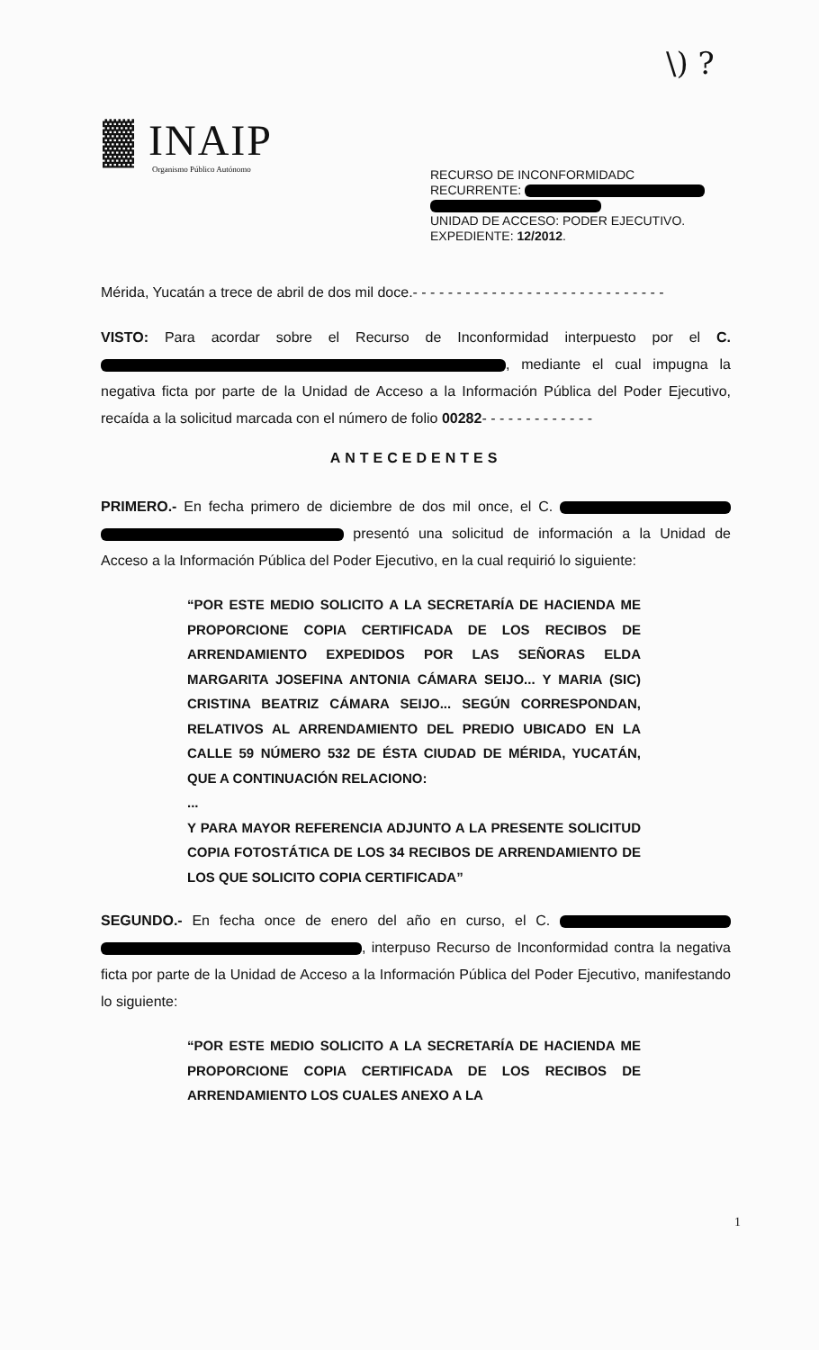\) ?
▓ INAIP
Organismo Público Autónomo
RECURSO DE INCONFORMIDADC
RECURRENTE:
UNIDAD DE ACCESO: PODER EJECUTIVO.
EXPEDIENTE: 12/2012.
Mérida, Yucatán a trece de abril de dos mil doce.- - - - - - - - - - - - - - - - - - - - - - - - - - - - -
VISTO: Para acordar sobre el Recurso de Inconformidad interpuesto por el C. , mediante el cual impugna la negativa ficta por parte de la Unidad de Acceso a la Información Pública del Poder Ejecutivo, recaída a la solicitud marcada con el número de folio 00282- - - - - - - - - - - - -
ANTECEDENTES
PRIMERO.- En fecha primero de diciembre de dos mil once, el C. presentó una solicitud de información a la Unidad de Acceso a la Información Pública del Poder Ejecutivo, en la cual requirió lo siguiente:
“POR ESTE MEDIO SOLICITO A LA SECRETARÍA DE HACIENDA ME PROPORCIONE COPIA CERTIFICADA DE LOS RECIBOS DE ARRENDAMIENTO EXPEDIDOS POR LAS SEÑORAS ELDA MARGARITA JOSEFINA ANTONIA CÁMARA SEIJO... Y MARIA (SIC) CRISTINA BEATRIZ CÁMARA SEIJO... SEGÚN CORRESPONDAN, RELATIVOS AL ARRENDAMIENTO DEL PREDIO UBICADO EN LA CALLE 59 NÚMERO 532 DE ÉSTA CIUDAD DE MÉRIDA, YUCATÁN, QUE A CONTINUACIÓN RELACIONO:
...
Y PARA MAYOR REFERENCIA ADJUNTO A LA PRESENTE SOLICITUD COPIA FOTOSTÁTICA DE LOS 34 RECIBOS DE ARRENDAMIENTO DE LOS QUE SOLICITO COPIA CERTIFICADA”
SEGUNDO.- En fecha once de enero del año en curso, el C. , interpuso Recurso de Inconformidad contra la negativa ficta por parte de la Unidad de Acceso a la Información Pública del Poder Ejecutivo, manifestando lo siguiente:
“POR ESTE MEDIO SOLICITO A LA SECRETARÍA DE HACIENDA ME PROPORCIONE COPIA CERTIFICADA DE LOS RECIBOS DE ARRENDAMIENTO LOS CUALES ANEXO A LA
1